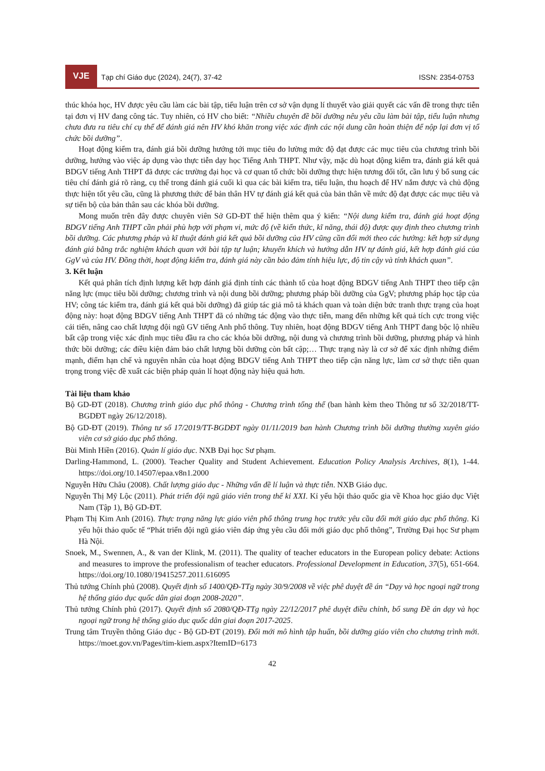VJE
Tạp chí Giáo dục (2024), 24(7), 37-42
ISSN: 2354-0753
thúc khóa học, HV được yêu cầu làm các bài tập, tiểu luận trên cơ sở vận dụng lí thuyết vào giải quyết các vấn đề trong thực tiễn tại đơn vị HV đang công tác. Tuy nhiên, có HV cho biết: “Nhiều chuyên đề bồi dưỡng nêu yêu cầu làm bài tập, tiểu luận nhưng chưa đưa ra tiêu chí cụ thể để đánh giá nên HV khó khăn trong việc xác định các nội dung cần hoàn thiện để nộp lại đơn vị tổ chức bồi dưỡng”.
Hoạt động kiểm tra, đánh giá bồi dưỡng hướng tới mục tiêu đo lường mức độ đạt được các mục tiêu của chương trình bồi dưỡng, hướng vào việc áp dụng vào thực tiễn dạy học Tiếng Anh THPT. Như vậy, mặc dù hoạt động kiểm tra, đánh giá kết quả BDGV tiếng Anh THPT đã được các trường đại học và cơ quan tổ chức bồi dưỡng thực hiện tương đối tốt, cần lưu ý bổ sung các tiêu chí đánh giá rõ ràng, cụ thể trong đánh giá cuối kì qua các bài kiểm tra, tiểu luận, thu hoạch để HV nắm được và chủ động thực hiện tốt yêu cầu, cũng là phương thức để bản thân HV tự đánh giá kết quả của bản thân về mức độ đạt được các mục tiêu và sự tiến bộ của bản thân sau các khóa bồi dưỡng.
Mong muốn trên đây được chuyên viên Sở GD-ĐT thể hiện thêm qua ý kiến: “Nội dung kiểm tra, đánh giá hoạt động BDGV tiếng Anh THPT cần phải phù hợp với phạm vi, mức độ (về kiến thức, kĩ năng, thái độ) được quy định theo chương trình bồi dưỡng. Các phương pháp và kĩ thuật đánh giá kết quả bồi dưỡng của HV cũng cần đổi mới theo các hướng: kết hợp sử dụng đánh giá bằng trắc nghiệm khách quan với bài tập tự luận; khuyến khích và hướng dẫn HV tự đánh giá, kết hợp đánh giá của GgV và của HV. Đồng thời, hoạt động kiểm tra, đánh giá này cần bảo đảm tính hiệu lực, độ tin cậy và tính khách quan”.
3. Kết luận
Kết quả phân tích định lượng kết hợp đánh giá định tính các thành tố của hoạt động BDGV tiếng Anh THPT theo tiếp cận năng lực (mục tiêu bồi dưỡng; chương trình và nội dung bồi dưỡng; phương pháp bồi dưỡng của GgV; phương pháp học tập của HV; công tác kiểm tra, đánh giá kết quả bồi dưỡng) đã giúp tác giả mô tả khách quan và toàn diện bức tranh thực trạng của hoạt động này: hoạt động BDGV tiếng Anh THPT đã có những tác động vào thực tiễn, mang đến những kết quả tích cực trong việc cải tiến, nâng cao chất lượng đội ngũ GV tiếng Anh phổ thông. Tuy nhiên, hoạt động BDGV tiếng Anh THPT đang bộc lộ nhiều bất cập trong việc xác định mục tiêu đầu ra cho các khóa bồi dưỡng, nội dung và chương trình bồi dưỡng, phương pháp và hình thức bồi dưỡng; các điều kiện đảm bảo chất lượng bồi dưỡng còn bất cập;… Thực trạng này là cơ sở để xác định những điểm mạnh, điểm hạn chế và nguyên nhân của hoạt động BDGV tiếng Anh THPT theo tiếp cận năng lực, làm cơ sở thực tiễn quan trọng trong việc đề xuất các biện pháp quản lí hoạt động này hiệu quả hơn.
Tài liệu tham khảo
Bộ GD-ĐT (2018). Chương trình giáo dục phổ thông - Chương trình tổng thể (ban hành kèm theo Thông tư số 32/2018/TT-BGDĐT ngày 26/12/2018).
Bộ GD-ĐT (2019). Thông tư số 17/2019/TT-BGDĐT ngày 01/11/2019 ban hành Chương trình bồi dưỡng thường xuyên giáo viên cơ sở giáo dục phổ thông.
Bùi Minh Hiền (2016). Quản lí giáo dục. NXB Đại học Sư phạm.
Darling-Hammond, L. (2000). Teacher Quality and Student Achievement. Education Policy Analysis Archives, 8(1), 1-44. https://doi.org/10.14507/epaa.v8n1.2000
Nguyễn Hữu Châu (2008). Chất lượng giáo dục - Những vấn đề lí luận và thực tiễn. NXB Giáo dục.
Nguyễn Thị Mỹ Lộc (2011). Phát triển đội ngũ giáo viên trong thế kỉ XXI. Kỉ yếu hội thảo quốc gia về Khoa học giáo dục Việt Nam (Tập 1), Bộ GD-ĐT.
Phạm Thị Kim Anh (2016). Thực trạng năng lực giáo viên phổ thông trung học trước yêu cầu đổi mới giáo dục phổ thông. Kỉ yếu hội thảo quốc tế “Phát triển đội ngũ giáo viên đáp ứng yêu cầu đổi mới giáo dục phổ thông”, Trường Đại học Sư phạm Hà Nội.
Snoek, M., Swennen, A., & van der Klink, M. (2011). The quality of teacher educators in the European policy debate: Actions and measures to improve the professionalism of teacher educators. Professional Development in Education, 37(5), 651-664. https://doi.org/10.1080/19415257.2011.616095
Thủ tướng Chính phủ (2008). Quyết định số 1400/QĐ-TTg ngày 30/9/2008 về việc phê duyệt đề án “Dạy và học ngoại ngữ trong hệ thống giáo dục quốc dân giai đoạn 2008-2020”.
Thủ tướng Chính phủ (2017). Quyết định số 2080/QĐ-TTg ngày 22/12/2017 phê duyệt điều chỉnh, bổ sung Đề án dạy và học ngoại ngữ trong hệ thống giáo dục quốc dân giai đoạn 2017-2025.
Trung tâm Truyền thông Giáo dục - Bộ GD-ĐT (2019). Đổi mới mô hình tập huấn, bồi dưỡng giáo viên cho chương trình mới. https://moet.gov.vn/Pages/tim-kiem.aspx?ItemID=6173
42